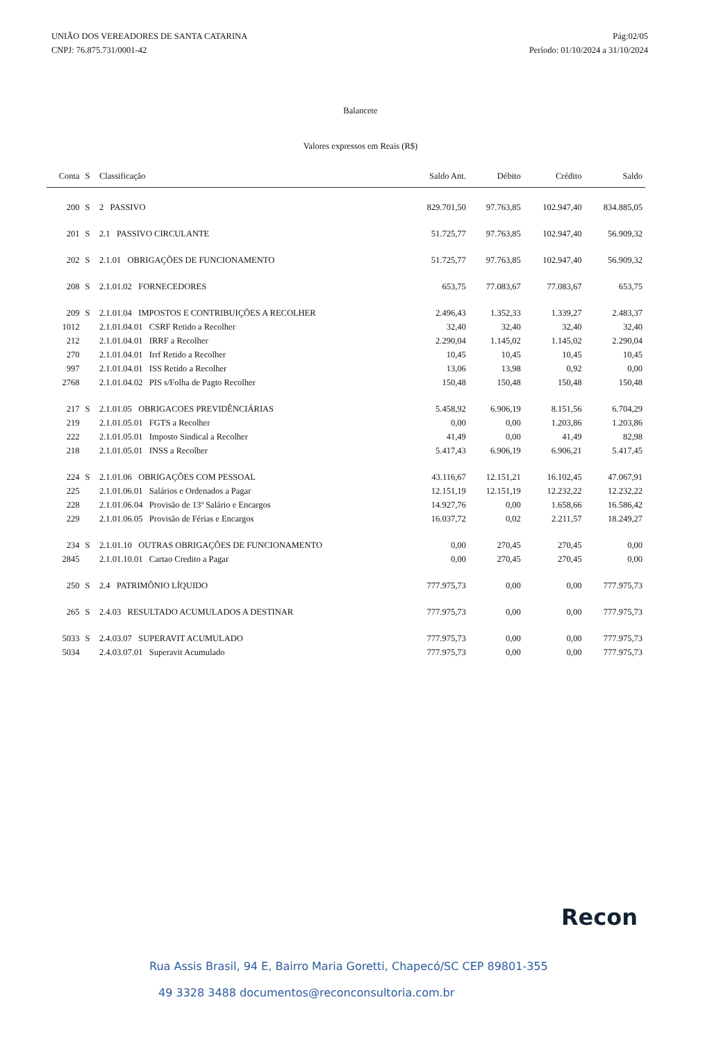UNIÃO DOS VEREADORES DE SANTA CATARINA
CNPJ: 76.875.731/0001-42
Pág:02/05
Período: 01/10/2024 a 31/10/2024
Balancete
Valores expressos em Reais (R$)
| Conta | S | Classificação | Saldo Ant. | Débito | Crédito | Saldo |
| --- | --- | --- | --- | --- | --- | --- |
| 200 | S | 2 PASSIVO | 829.701,50 | 97.763,85 | 102.947,40 | 834.885,05 |
| 201 | S | 2.1 PASSIVO CIRCULANTE | 51.725,77 | 97.763,85 | 102.947,40 | 56.909,32 |
| 202 | S | 2.1.01 OBRIGAÇÕES DE FUNCIONAMENTO | 51.725,77 | 97.763,85 | 102.947,40 | 56.909,32 |
| 208 | S | 2.1.01.02 FORNECEDORES | 653,75 | 77.083,67 | 77.083,67 | 653,75 |
| 209 | S | 2.1.01.04 IMPOSTOS E CONTRIBUIÇÕES A RECOLHER | 2.496,43 | 1.352,33 | 1.339,27 | 2.483,37 |
| 1012 | | 2.1.01.04.01 CSRF Retido a Recolher | 32,40 | 32,40 | 32,40 | 32,40 |
| 212 | | 2.1.01.04.01 IRRF a Recolher | 2.290,04 | 1.145,02 | 1.145,02 | 2.290,04 |
| 270 | | 2.1.01.04.01 Irrf Retido a Recolher | 10,45 | 10,45 | 10,45 | 10,45 |
| 997 | | 2.1.01.04.01 ISS Retido a Recolher | 13,06 | 13,98 | 0,92 | 0,00 |
| 2768 | | 2.1.01.04.02 PIS s/Folha de Pagto Recolher | 150,48 | 150,48 | 150,48 | 150,48 |
| 217 | S | 2.1.01.05 OBRIGACOES PREVIDÊNCIÁRIAS | 5.458,92 | 6.906,19 | 8.151,56 | 6.704,29 |
| 219 | | 2.1.01.05.01 FGTS a Recolher | 0,00 | 0,00 | 1.203,86 | 1.203,86 |
| 222 | | 2.1.01.05.01 Imposto Sindical a Recolher | 41,49 | 0,00 | 41,49 | 82,98 |
| 218 | | 2.1.01.05.01 INSS a Recolher | 5.417,43 | 6.906,19 | 6.906,21 | 5.417,45 |
| 224 | S | 2.1.01.06 OBRIGAÇÕES COM PESSOAL | 43.116,67 | 12.151,21 | 16.102,45 | 47.067,91 |
| 225 | | 2.1.01.06.01 Salários e Ordenados a Pagar | 12.151,19 | 12.151,19 | 12.232,22 | 12.232,22 |
| 228 | | 2.1.01.06.04 Provisão de 13º Salário e Encargos | 14.927,76 | 0,00 | 1.658,66 | 16.586,42 |
| 229 | | 2.1.01.06.05 Provisão de Férias e Encargos | 16.037,72 | 0,02 | 2.211,57 | 18.249,27 |
| 234 | S | 2.1.01.10 OUTRAS OBRIGAÇÕES DE FUNCIONAMENTO | 0,00 | 270,45 | 270,45 | 0,00 |
| 2845 | | 2.1.01.10.01 Cartao Credito a Pagar | 0,00 | 270,45 | 270,45 | 0,00 |
| 250 | S | 2.4 PATRIMÔNIO LÍQUIDO | 777.975,73 | 0,00 | 0,00 | 777.975,73 |
| 265 | S | 2.4.03 RESULTADO ACUMULADOS A DESTINAR | 777.975,73 | 0,00 | 0,00 | 777.975,73 |
| 5033 | S | 2.4.03.07 SUPERAVIT ACUMULADO | 777.975,73 | 0,00 | 0,00 | 777.975,73 |
| 5034 | | 2.4.03.07.01 Superavit Acumulado | 777.975,73 | 0,00 | 0,00 | 777.975,73 |
Recon
Rua Assis Brasil, 94 E, Bairro Maria Goretti, Chapecó/SC CEP 89801-355
49 3328 3488 documentos@reconconsultoria.com.br